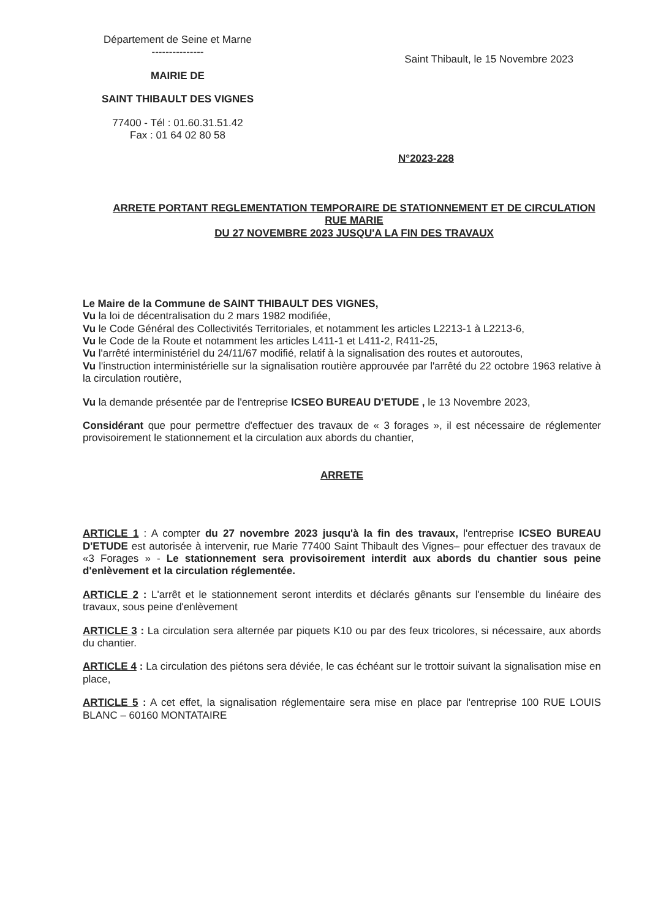Département de Seine et Marne
---------------
MAIRIE DE
SAINT THIBAULT DES VIGNES
77400 - Tél : 01.60.31.51.42
Fax : 01 64 02 80 58
Saint Thibault, le 15 Novembre 2023
N°2023-228
ARRETE PORTANT REGLEMENTATION TEMPORAIRE DE STATIONNEMENT ET DE CIRCULATION RUE MARIE
DU 27 NOVEMBRE 2023 JUSQU'A LA FIN DES TRAVAUX
Le Maire de la Commune de SAINT THIBAULT DES VIGNES,
Vu la loi de décentralisation du 2 mars 1982 modifiée,
Vu le Code Général des Collectivités Territoriales, et notamment les articles L2213-1 à L2213-6,
Vu le Code de la Route et notamment les articles L411-1 et L411-2, R411-25,
Vu l'arrêté interministériel du 24/11/67 modifié, relatif à la signalisation des routes et autoroutes,
Vu l'instruction interministérielle sur la signalisation routière approuvée par l'arrêté du 22 octobre 1963 relative à la circulation routière,
Vu la demande présentée par de l'entreprise ICSEO BUREAU D'ETUDE , le 13 Novembre 2023,
Considérant que pour permettre d'effectuer des travaux de « 3 forages », il est nécessaire de réglementer provisoirement le stationnement et la circulation aux abords du chantier,
ARRETE
ARTICLE 1 : A compter du 27 novembre 2023 jusqu'à la fin des travaux, l'entreprise ICSEO BUREAU D'ETUDE est autorisée à intervenir, rue Marie 77400 Saint Thibault des Vignes– pour effectuer des travaux de «3 Forages » - Le stationnement sera provisoirement interdit aux abords du chantier sous peine d'enlèvement et la circulation réglementée.
ARTICLE 2 : L'arrêt et le stationnement seront interdits et déclarés gênants sur l'ensemble du linéaire des travaux, sous peine d'enlèvement
ARTICLE 3 : La circulation sera alternée par piquets K10 ou par des feux tricolores, si nécessaire, aux abords du chantier.
ARTICLE 4 : La circulation des piétons sera déviée, le cas échéant sur le trottoir suivant la signalisation mise en place,
ARTICLE 5 : A cet effet, la signalisation réglementaire sera mise en place par l'entreprise 100 RUE LOUIS BLANC – 60160 MONTATAIRE